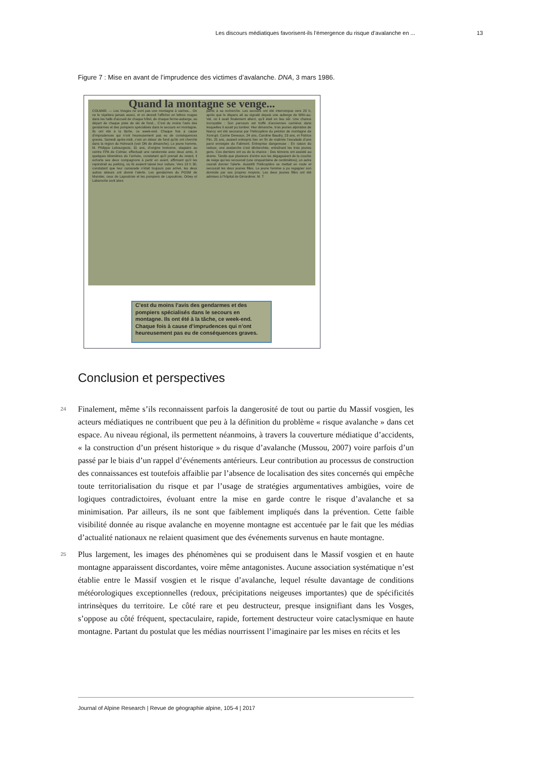Les discours médiatiques favorisent-ils l’émergence du risque d’avalanche en ... 13
Figure 7 : Mise en avant de l’imprudence des victimes d’avalanche. DNA, 3 mars 1986.
Quand la montagne se venge...
COLMAR. — Les Vosges ne sont pas une montagne à vaches... On ne le répétera jamais assez, et on devrait l’afficher en lettres rouges dans les halls d’accueil de chaque hôtel, de chaque ferme-auberge, au départ de chaque piste de ski de fond... C’est du moins l’avis des gendarmes et des pompiers spécialisés dans le secours en montagne. Ils ont été à la tâche, ce week-end. Chaque fois à cause d’imprudences qui n’ont heureusement pas eu de conséquences graves. Samedi après-midi, c’est un skieur de fond qu’ils ont cherché dans la région du Hohnack (voir DN de dimanche). Le jeune homme, M. Philippe Lebourgeois, 31 ans, d’origine bretonne, stagiaire au centre FPA de Colmar, effectuait une randonnée avec deux amis. A quelques kilomètres de l’arrivée, constatant qu’il prenait du retard, il exhorta ses deux compagnons à partir en avant, affirmant qu’il les rejoindrait au parking, où ils avaient laissé leur voiture. Vers 19 h 30, constatant que leur camarade n’était toujours pas arrivé, les deux autres skieurs ont donné l’alerte. Les gendarmes du PGSM de Munster, ceux de Lapoutroie et les pompiers de Lapoutroie, Orbey et Labaroche sont alors
partis à sa recherche. Les secours ont été interrompus vers 23 h, après que le disparu ait au signalé depuis une auberge de Wihr-au-Val, où il avait finalement atterri, qu’il était en lieu sûr. Une chance incroyable : Son parcours est truffé d’anciennes carrières dans lesquelles il aurait pu tomber. Hier dimanche, trois jeunes alpinistes de Nancy ont été secourus par l’hélicoptère du peloton de montagne de Xonrupt. Carine Deveaux, 24 ans, Caroline Baudry, 23 ans, et Patrice Flin, 25 ans, avaient entrepris hier en fin de matinée l’escalade d’une paroi enneigée du Falimont. Entreprise dangereuse : En raison du redoux, une avalanche s’est déclenchée, entraînant les trois jeunes gens. Ces derniers ont eu de la chance : Des témoins ont assisté au drame. Tandis que plusieurs d’entre eux les dégageaient de la couche de neige qui les recouvrait (une cinquantaine de centimètres), un autre courait donner l’alerte. Aussitôt l’hélicoptère se mettait en route et secourait les deux jeunes filles. Le jeune homme a pu regagner son domicile par ses propres moyens. Les deux jeunes filles ont été admises à l’hôpital de Gérardmer. M. T.
C’est du moins l’avis des gendarmes et des pompiers spécialisés dans le secours en montagne. Ils ont été à la tâche, ce week-end. Chaque fois à cause d’imprudences qui n’ont heureusement pas eu de conséquences graves.
Conclusion et perspectives
24 Finalement, même s’ils reconnaissent parfois la dangerosité de tout ou partie du Massif vosgien, les acteurs médiatiques ne contribuent que peu à la définition du problème « risque avalanche » dans cet espace. Au niveau régional, ils permettent néanmoins, à travers la couverture médiatique d’accidents, « la construction d’un présent historique » du risque d’avalanche (Mussou, 2007) voire parfois d’un passé par le biais d’un rappel d’événements antérieurs. Leur contribution au processus de construction des connaissances est toutefois affaiblie par l’absence de localisation des sites concernés qui empêche toute territorialisation du risque et par l’usage de stratégies argumentatives ambigües, voire de logiques contradictoires, évoluant entre la mise en garde contre le risque d’avalanche et sa minimisation. Par ailleurs, ils ne sont que faiblement impliqués dans la prévention. Cette faible visibilité donnée au risque avalanche en moyenne montagne est accentuée par le fait que les médias d’actualité nationaux ne relaient quasiment que des événements survenus en haute montagne.
25 Plus largement, les images des phénomènes qui se produisent dans le Massif vosgien et en haute montagne apparaissent discordantes, voire même antagonistes. Aucune association systématique n’est établie entre le Massif vosgien et le risque d’avalanche, lequel résulte davantage de conditions météorologiques exceptionnelles (redoux, précipitations neigeuses importantes) que de spécificités intrinsèques du territoire. Le côté rare et peu destructeur, presque insignifiant dans les Vosges, s’oppose au côté fréquent, spectaculaire, rapide, fortement destructeur voire cataclysmique en haute montagne. Partant du postulat que les médias nourrissent l’imaginaire par les mises en récits et les
Journal of Alpine Research | Revue de géographie alpine, 105-4 | 2017